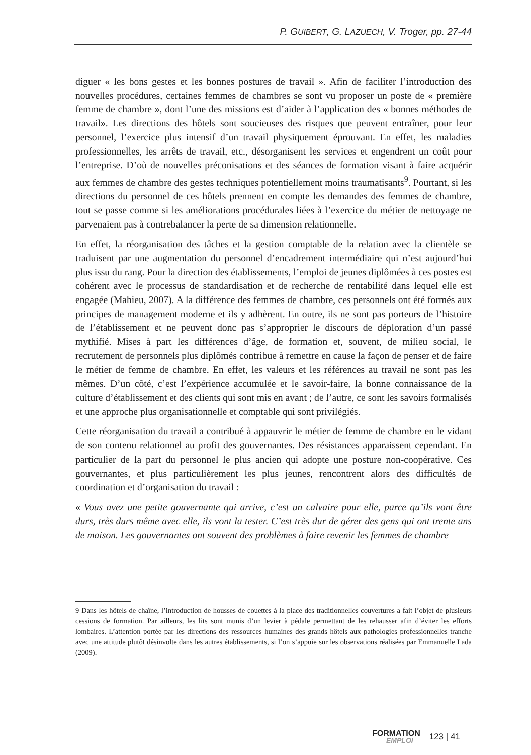P. GUIBERT, G. LAZUECH, V. Troger, pp. 27-44
diguer « les bons gestes et les bonnes postures de travail ». Afin de faciliter l’introduction des nouvelles procédures, certaines femmes de chambres se sont vu proposer un poste de « première femme de chambre », dont l’une des missions est d’aider à l’application des « bonnes méthodes de travail». Les directions des hôtels sont soucieuses des risques que peuvent entraîner, pour leur personnel, l’exercice plus intensif d’un travail physiquement éprouvant. En effet, les maladies professionnelles, les arrêts de travail, etc., désorganisent les services et engendrent un coût pour l’entreprise. D’où de nouvelles préconisations et des séances de formation visant à faire acquérir aux femmes de chambre des gestes techniques potentiellement moins traumatisants<sup>9</sup>. Pourtant, si les directions du personnel de ces hôtels prennent en compte les demandes des femmes de chambre, tout se passe comme si les améliorations procédurales liées à l’exercice du métier de nettoyage ne parvenaient pas à contrebalancer la perte de sa dimension relationnelle.
En effet, la réorganisation des tâches et la gestion comptable de la relation avec la clientèle se traduisent par une augmentation du personnel d’encadrement intermédiaire qui n’est aujourd’hui plus issu du rang. Pour la direction des établissements, l’emploi de jeunes diplômées à ces postes est cohérent avec le processus de standardisation et de recherche de rentabilité dans lequel elle est engagée (Mahieu, 2007). A la différence des femmes de chambre, ces personnels ont été formés aux principes de management moderne et ils y adhèrent. En outre, ils ne sont pas porteurs de l’histoire de l’établissement et ne peuvent donc pas s’approprier le discours de déploration d’un passé mythifié. Mises à part les différences d’âge, de formation et, souvent, de milieu social, le recrutement de personnels plus diplômés contribue à remettre en cause la façon de penser et de faire le métier de femme de chambre. En effet, les valeurs et les références au travail ne sont pas les mêmes. D’un côté, c’est l’expérience accumulée et le savoir-faire, la bonne connaissance de la culture d’établissement et des clients qui sont mis en avant ; de l’autre, ce sont les savoirs formalisés et une approche plus organisationnelle et comptable qui sont privilégiés.
Cette réorganisation du travail a contribué à appauvrir le métier de femme de chambre en le vidant de son contenu relationnel au profit des gouvernantes. Des résistances apparaissent cependant. En particulier de la part du personnel le plus ancien qui adopte une posture non-coopérative. Ces gouvernantes, et plus particulièrement les plus jeunes, rencontrent alors des difficultés de coordination et d’organisation du travail :
« Vous avez une petite gouvernante qui arrive, c’est un calvaire pour elle, parce qu’ils vont être durs, très durs même avec elle, ils vont la tester. C’est très dur de gérer des gens qui ont trente ans de maison. Les gouvernantes ont souvent des problèmes à faire revenir les femmes de chambre
9 Dans les hôtels de chaîne, l’introduction de housses de couettes à la place des traditionnelles couvertures a fait l’objet de plusieurs cessions de formation. Par ailleurs, les lits sont munis d’un levier à pédale permettant de les rehausser afin d’éviter les efforts lombaires. L’attention portée par les directions des ressources humaines des grands hôtels aux pathologies professionnelles tranche avec une attitude plutôt désinvolte dans les autres établissements, si l’on s’appuie sur les observations réalisées par Emmanuelle Lada (2009).
FORMATION
EMPLOI
123 | 41